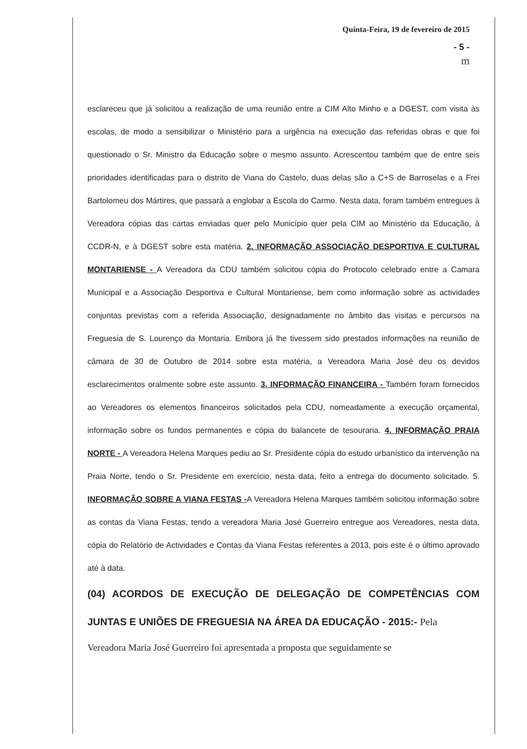Quinta-Feira, 19 de fevereiro de 2015
- 5 -
m
esclareceu que já solicitou a realização de uma reunião entre a CIM Alto Minho e a DGEST, com visita às escolas, de modo a sensibilizar o Ministério para a urgência na execução das referidas obras e que foi questionado o Sr. Ministro da Educação sobre o mesmo assunto. Acrescentou também que de entre seis prioridades identificadas para o distrito de Viana do Castelo, duas delas são a C+S de Barroselas e a Frei Bartolomeu dos Mártires, que passará a englobar a Escola do Carmo. Nesta data, foram também entregues à Vereadora cópias das cartas enviadas quer pelo Município quer pela CIM ao Ministério da Educação, à CCDR-N, e à DGEST sobre esta matéria. 2. INFORMAÇÃO ASSOCIAÇÃO DESPORTIVA E CULTURAL MONTARIENSE - A Vereadora da CDU também solicitou cópia do Protocolo celebrado entre a Camara Municipal e a Associação Desportiva e Cultural Montariense, bem como informação sobre as actividades conjuntas previstas com a referida Associação, designadamente no âmbito das visitas e percursos na Freguesia de S. Lourenço da Montaria. Embora já lhe tivessem sido prestados informações na reunião de câmara de 30 de Outubro de 2014 sobre esta matéria, a Vereadora Maria José deu os devidos esclarecimentos oralmente sobre este assunto. 3. INFORMAÇÃO FINANCEIRA - Também foram fornecidos ao Vereadores os elementos financeiros solicitados pela CDU, nomeadamente a execução orçamental, informação sobre os fundos permanentes e cópia do balancete de tesouraria. 4. INFORMAÇÃO PRAIA NORTE - A Vereadora Helena Marques pediu ao Sr. Presidente cópia do estudo urbanístico da intervenção na Praia Norte, tendo o Sr. Presidente em exercício, nesta data, feito a entrega do documento solicitado. 5. INFORMAÇÃO SOBRE A VIANA FESTAS -A Vereadora Helena Marques também solicitou informação sobre as contas da Viana Festas, tendo a vereadora Maria José Guerreiro entregue aos Vereadores, nesta data, cópia do Relatório de Actividades e Contas da Viana Festas referentes a 2013, pois este é o último aprovado até à data.
(04) ACORDOS DE EXECUÇÃO DE DELEGAÇÃO DE COMPETÊNCIAS COM JUNTAS E UNIÕES DE FREGUESIA NA ÁREA DA EDUCAÇÃO - 2015:- Pela
Vereadora Maria José Guerreiro foi apresentada a proposta que seguidamente se